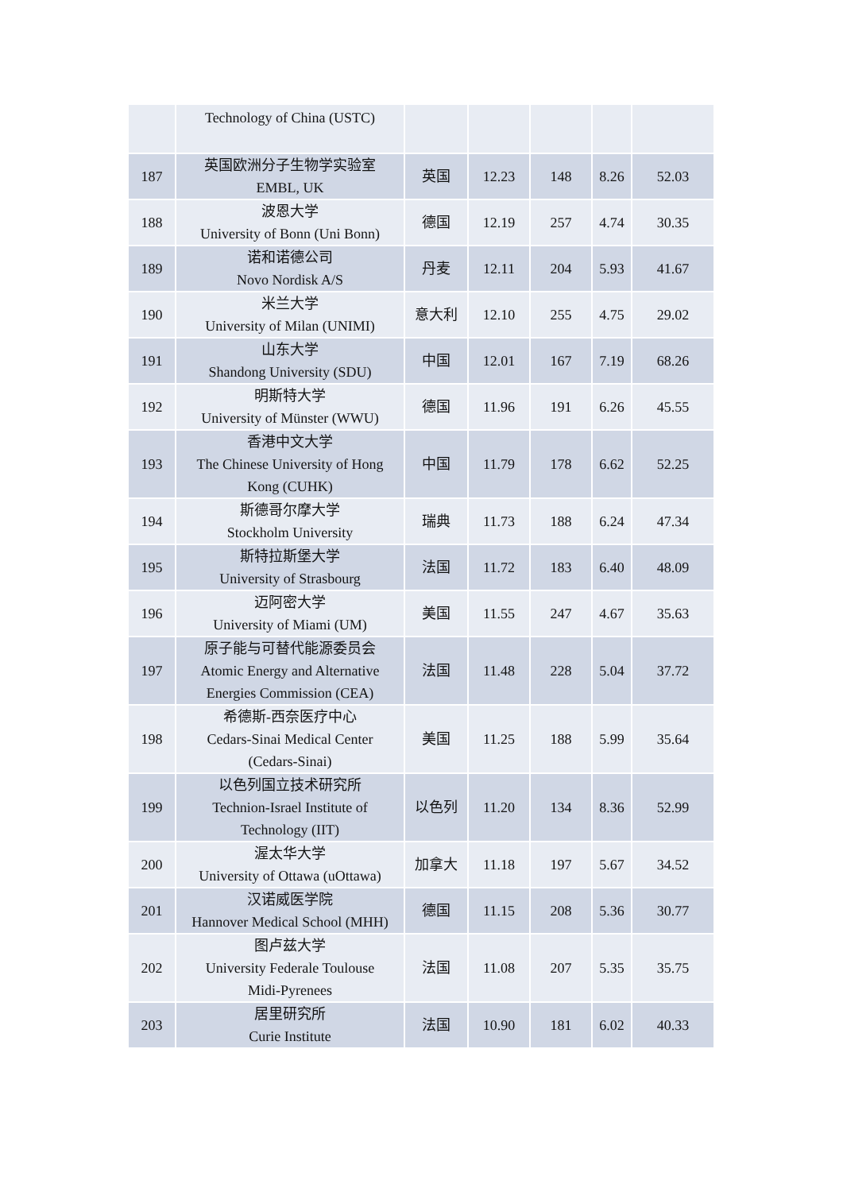| | Technology of China (USTC) | | | | | |
| 187 | 英国欧洲分子生物学实验室 EMBL, UK | 英国 | 12.23 | 148 | 8.26 | 52.03 |
| 188 | 波恩大学 University of Bonn (Uni Bonn) | 德国 | 12.19 | 257 | 4.74 | 30.35 |
| 189 | 诺和诺德公司 Novo Nordisk A/S | 丹麦 | 12.11 | 204 | 5.93 | 41.67 |
| 190 | 米兰大学 University of Milan (UNIMI) | 意大利 | 12.10 | 255 | 4.75 | 29.02 |
| 191 | 山东大学 Shandong University (SDU) | 中国 | 12.01 | 167 | 7.19 | 68.26 |
| 192 | 明斯特大学 University of Münster (WWU) | 德国 | 11.96 | 191 | 6.26 | 45.55 |
| 193 | 香港中文大学 The Chinese University of Hong Kong (CUHK) | 中国 | 11.79 | 178 | 6.62 | 52.25 |
| 194 | 斯德哥尔摩大学 Stockholm University | 瑞典 | 11.73 | 188 | 6.24 | 47.34 |
| 195 | 斯特拉斯堡大学 University of Strasbourg | 法国 | 11.72 | 183 | 6.40 | 48.09 |
| 196 | 迈阿密大学 University of Miami (UM) | 美国 | 11.55 | 247 | 4.67 | 35.63 |
| 197 | 原子能与可替代能源委员会 Atomic Energy and Alternative Energies Commission (CEA) | 法国 | 11.48 | 228 | 5.04 | 37.72 |
| 198 | 希德斯-西奈医疗中心 Cedars-Sinai Medical Center (Cedars-Sinai) | 美国 | 11.25 | 188 | 5.99 | 35.64 |
| 199 | 以色列国立技术研究所 Technion-Israel Institute of Technology (IIT) | 以色列 | 11.20 | 134 | 8.36 | 52.99 |
| 200 | 渥太华大学 University of Ottawa (uOttawa) | 加拿大 | 11.18 | 197 | 5.67 | 34.52 |
| 201 | 汉诺威医学院 Hannover Medical School (MHH) | 德国 | 11.15 | 208 | 5.36 | 30.77 |
| 202 | 图卢兹大学 University Federale Toulouse Midi-Pyrenees | 法国 | 11.08 | 207 | 5.35 | 35.75 |
| 203 | 居里研究所 Curie Institute | 法国 | 10.90 | 181 | 6.02 | 40.33 |